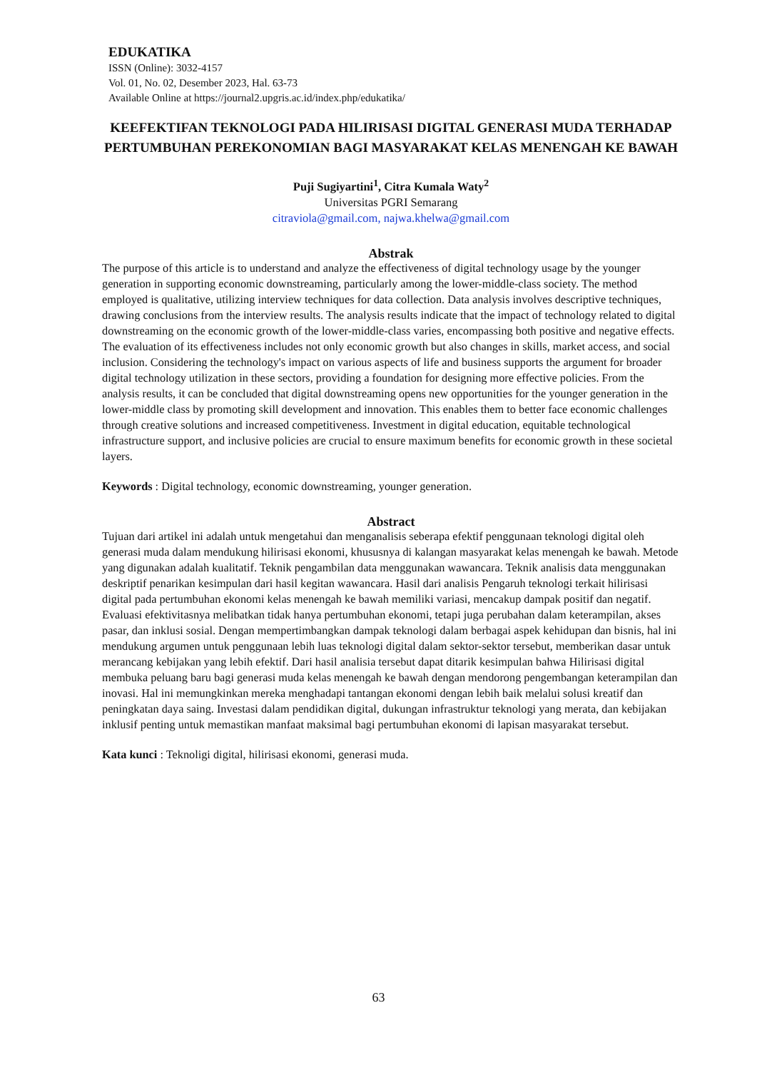EDUKATIKA
ISSN (Online): 3032-4157
Vol. 01, No. 02, Desember 2023, Hal. 63-73
Available Online at https://journal2.upgris.ac.id/index.php/edukatika/
KEEFEKTIFAN TEKNOLOGI PADA HILIRISASI DIGITAL GENERASI MUDA TERHADAP PERTUMBUHAN PEREKONOMIAN BAGI MASYARAKAT KELAS MENENGAH KE BAWAH
Puji Sugiyartini<sup>1</sup>, Citra Kumala Waty<sup>2</sup>
Universitas PGRI Semarang
citraviola@gmail.com, najwa.khelwa@gmail.com
Abstrak
The purpose of this article is to understand and analyze the effectiveness of digital technology usage by the younger generation in supporting economic downstreaming, particularly among the lower-middle-class society. The method employed is qualitative, utilizing interview techniques for data collection. Data analysis involves descriptive techniques, drawing conclusions from the interview results. The analysis results indicate that the impact of technology related to digital downstreaming on the economic growth of the lower-middle-class varies, encompassing both positive and negative effects. The evaluation of its effectiveness includes not only economic growth but also changes in skills, market access, and social inclusion. Considering the technology's impact on various aspects of life and business supports the argument for broader digital technology utilization in these sectors, providing a foundation for designing more effective policies. From the analysis results, it can be concluded that digital downstreaming opens new opportunities for the younger generation in the lower-middle class by promoting skill development and innovation. This enables them to better face economic challenges through creative solutions and increased competitiveness. Investment in digital education, equitable technological infrastructure support, and inclusive policies are crucial to ensure maximum benefits for economic growth in these societal layers.
Keywords : Digital technology, economic downstreaming, younger generation.
Abstract
Tujuan dari artikel ini adalah untuk mengetahui dan menganalisis seberapa efektif penggunaan teknologi digital oleh generasi muda dalam mendukung hilirisasi ekonomi, khususnya di kalangan masyarakat kelas menengah ke bawah. Metode yang digunakan adalah kualitatif. Teknik pengambilan data menggunakan wawancara. Teknik analisis data menggunakan deskriptif penarikan kesimpulan dari hasil kegitan wawancara. Hasil dari analisis Pengaruh teknologi terkait hilirisasi digital pada pertumbuhan ekonomi kelas menengah ke bawah memiliki variasi, mencakup dampak positif dan negatif. Evaluasi efektivitasnya melibatkan tidak hanya pertumbuhan ekonomi, tetapi juga perubahan dalam keterampilan, akses pasar, dan inklusi sosial. Dengan mempertimbangkan dampak teknologi dalam berbagai aspek kehidupan dan bisnis, hal ini mendukung argumen untuk penggunaan lebih luas teknologi digital dalam sektor-sektor tersebut, memberikan dasar untuk merancang kebijakan yang lebih efektif. Dari hasil analisia tersebut dapat ditarik kesimpulan bahwa Hilirisasi digital membuka peluang baru bagi generasi muda kelas menengah ke bawah dengan mendorong pengembangan keterampilan dan inovasi. Hal ini memungkinkan mereka menghadapi tantangan ekonomi dengan lebih baik melalui solusi kreatif dan peningkatan daya saing. Investasi dalam pendidikan digital, dukungan infrastruktur teknologi yang merata, dan kebijakan inklusif penting untuk memastikan manfaat maksimal bagi pertumbuhan ekonomi di lapisan masyarakat tersebut.
Kata kunci : Teknoligi digital, hilirisasi ekonomi, generasi muda.
63